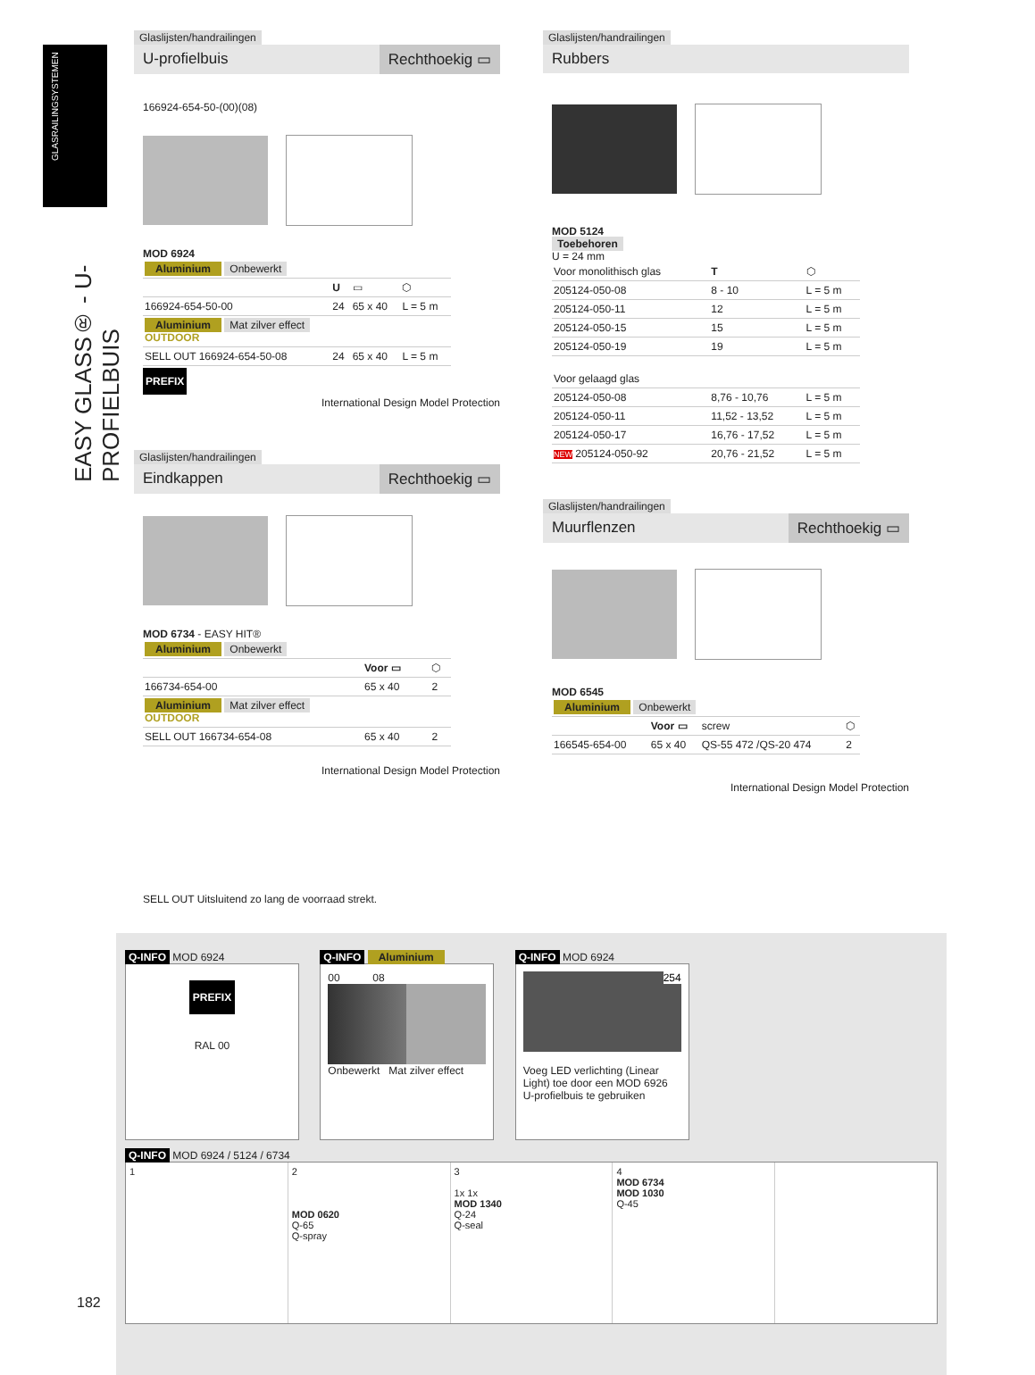GLASRAILINGSYSTEMEN
EASY GLASS® - U-PROFIELBUIS
Glaslijsten/handrailingen
U-profielbuis Rechthoekig ▭
166924-654-50-(00)(08)
MOD 6924
| Aluminium Onbewerkt | | | |
| | U | ▭ | ⬡ |
| 166924-654-50-00 | 24 | 65 x 40 | L = 5 m |
| Aluminium Mat zilver effect OUTDOOR | | | |
| SELL OUT 166924-654-50-08 | 24 | 65 x 40 | L = 5 m |
PREFIX
International Design Model Protection
Glaslijsten/handrailingen
Eindkappen Rechthoekig ▭
MOD 6734 - EASY HIT®
| Aluminium Onbewerkt | | |
| | Voor ▭ | ⬡ |
| 166734-654-00 | 65 x 40 | 2 |
| Aluminium Mat zilver effect OUTDOOR | | |
| SELL OUT 166734-654-08 | 65 x 40 | 2 |
International Design Model Protection
Glaslijsten/handrailingen
Rubbers
MOD 5124
Toebehoren
U = 24 mm
| Voor monolithisch glas | T | ⬡ |
| --- | --- | --- |
| 205124-050-08 | 8 - 10 | L = 5 m |
| 205124-050-11 | 12 | L = 5 m |
| 205124-050-15 | 15 | L = 5 m |
| 205124-050-19 | 19 | L = 5 m |
| Voor gelaagd glas | | |
| 205124-050-08 | 8,76 - 10,76 | L = 5 m |
| 205124-050-11 | 11,52 - 13,52 | L = 5 m |
| 205124-050-17 | 16,76 - 17,52 | L = 5 m |
| NEW 205124-050-92 | 20,76 - 21,52 | L = 5 m |
Glaslijsten/handrailingen
Muurflenzen Rechthoekig ▭
MOD 6545
| Aluminium Onbewerkt | | | |
| | Voor ▭ | screw | ⬡ |
| 166545-654-00 | 65 x 40 | QS-55 472 /QS-20 474 | 2 |
International Design Model Protection
SELL OUT Uitsluitend zo lang de voorraad strekt.
Q-INFO MOD 6924
PREFIX
RAL 00
Q-INFO Aluminium
00 08
Onbewerkt Mat zilver effect
Q-INFO MOD 6924
254
Voeg LED verlichting (Linear Light) toe door een MOD 6926 U-profielbuis te gebruiken
Q-INFO MOD 6924 / 5124 / 6734
1 2
MOD 0620
Q-65
Q-spray
3
1x 1x
MOD 1340
Q-24
Q-seal
4
MOD 6734
MOD 1030
Q-45
182